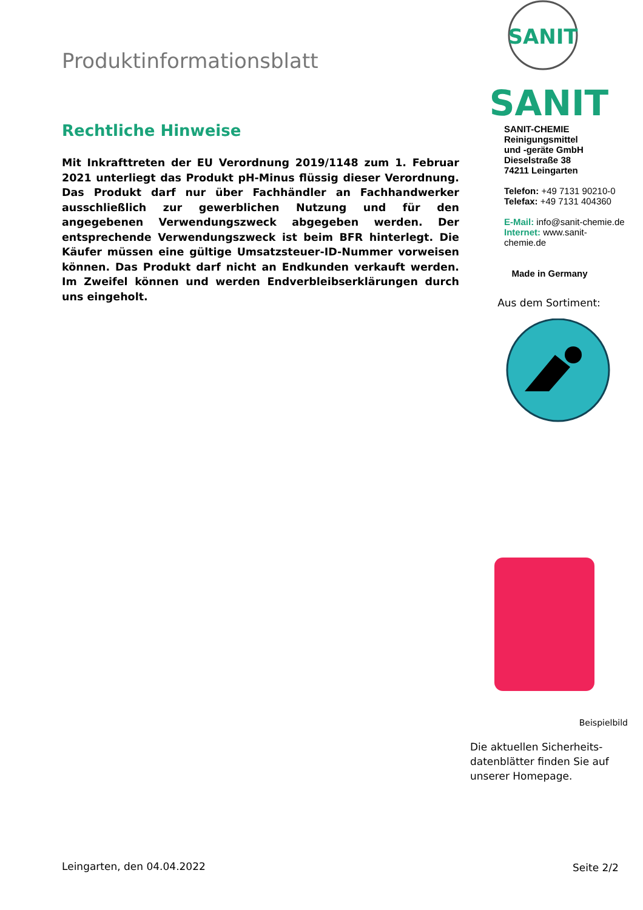Produktinformationsblatt
Rechtliche Hinweise
Mit Inkrafttreten der EU Verordnung 2019/1148 zum 1. Februar 2021 unterliegt das Produkt pH-Minus flüssig dieser Verordnung. Das Produkt darf nur über Fachhändler an Fachhandwerker ausschließlich zur gewerblichen Nutzung und für den angegebenen Verwendungszweck abgegeben werden. Der entsprechende Verwendungszweck ist beim BFR hinterlegt. Die Käufer müssen eine gültige Umsatzsteuer-ID-Nummer vorweisen können. Das Produkt darf nicht an Endkunden verkauft werden. Im Zweifel können und werden Endverbleibserklärungen durch uns eingeholt.
SANIT
SANIT
SANIT-CHEMIE
Reinigungsmittel
und -geräte GmbH
Dieselstraße 38
74211 Leingarten
Telefon: +49 7131 90210-0
Telefax: +49 7131 404360
E-Mail: info@sanit-chemie.de
Internet: www.sanit-chemie.de
Made in Germany
Aus dem Sortiment:
Beispielbild
Die aktuellen Sicherheits-
datenblätter finden Sie auf
unserer Homepage.
Leingarten, den 04.04.2022 Seite 2/2